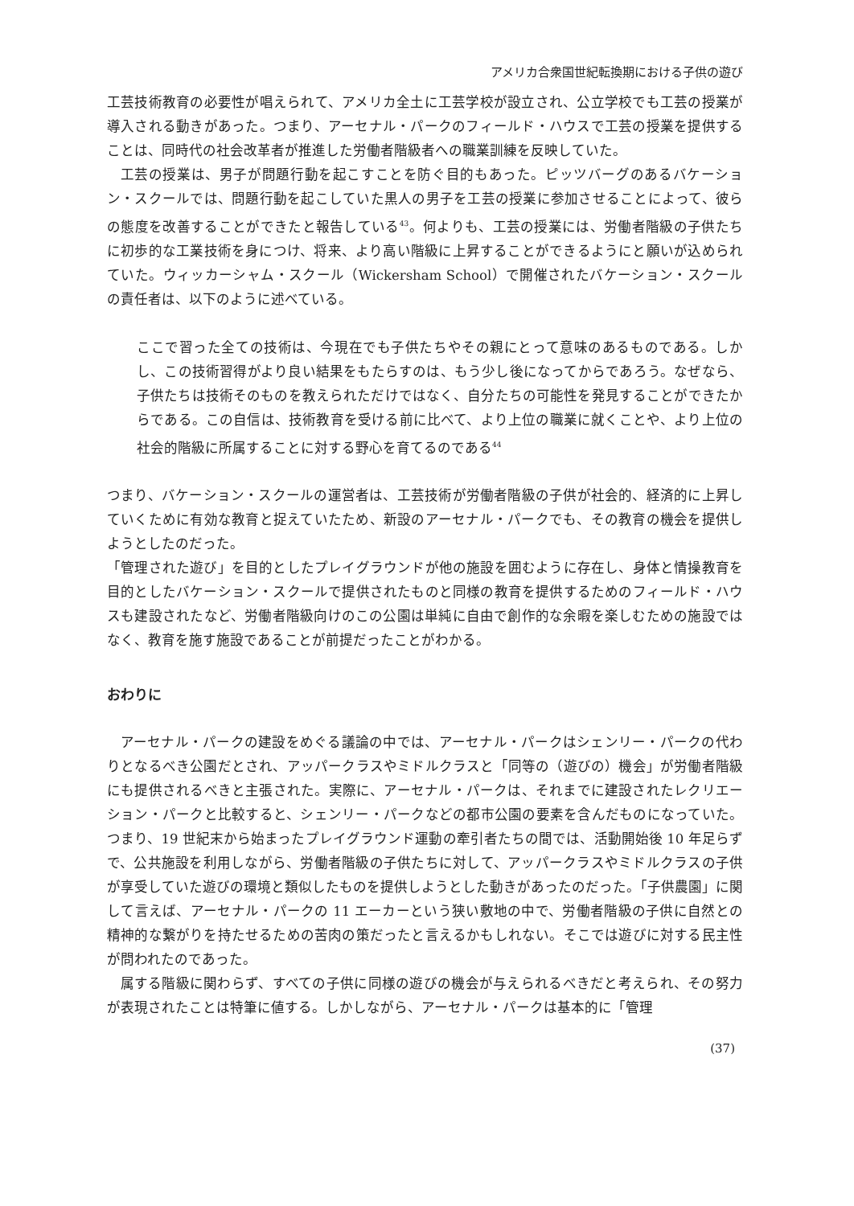アメリカ合衆国世紀転換期における子供の遊び
工芸技術教育の必要性が唱えられて、アメリカ全土に工芸学校が設立され、公立学校でも工芸の授業が導入される動きがあった。つまり、アーセナル・パークのフィールド・ハウスで工芸の授業を提供することは、同時代の社会改革者が推進した労働者階級者への職業訓練を反映していた。
工芸の授業は、男子が問題行動を起こすことを防ぐ目的もあった。ピッツバーグのあるバケーション・スクールでは、問題行動を起こしていた黒人の男子を工芸の授業に参加させることによって、彼らの態度を改善することができたと報告している<sup>43</sup>。何よりも、工芸の授業には、労働者階級の子供たちに初歩的な工業技術を身につけ、将来、より高い階級に上昇することができるようにと願いが込められていた。ウィッカーシャム・スクール（Wickersham School）で開催されたバケーション・スクールの責任者は、以下のように述べている。
ここで習った全ての技術は、今現在でも子供たちやその親にとって意味のあるものである。しかし、この技術習得がより良い結果をもたらすのは、もう少し後になってからであろう。なぜなら、子供たちは技術そのものを教えられただけではなく、自分たちの可能性を発見することができたからである。この自信は、技術教育を受ける前に比べて、より上位の職業に就くことや、より上位の社会的階級に所属することに対する野心を育てるのである<sup>44</sup>
つまり、バケーション・スクールの運営者は、工芸技術が労働者階級の子供が社会的、経済的に上昇していくために有効な教育と捉えていたため、新設のアーセナル・パークでも、その教育の機会を提供しようとしたのだった。
「管理された遊び」を目的としたプレイグラウンドが他の施設を囲むように存在し、身体と情操教育を目的としたバケーション・スクールで提供されたものと同様の教育を提供するためのフィールド・ハウスも建設されたなど、労働者階級向けのこの公園は単純に自由で創作的な余暇を楽しむための施設ではなく、教育を施す施設であることが前提だったことがわかる。
おわりに
アーセナル・パークの建設をめぐる議論の中では、アーセナル・パークはシェンリー・パークの代わりとなるべき公園だとされ、アッパークラスやミドルクラスと「同等の（遊びの）機会」が労働者階級にも提供されるべきと主張された。実際に、アーセナル・パークは、それまでに建設されたレクリエーション・パークと比較すると、シェンリー・パークなどの都市公園の要素を含んだものになっていた。つまり、19 世紀末から始まったプレイグラウンド運動の牽引者たちの間では、活動開始後 10 年足らずで、公共施設を利用しながら、労働者階級の子供たちに対して、アッパークラスやミドルクラスの子供が享受していた遊びの環境と類似したものを提供しようとした動きがあったのだった。「子供農園」に関して言えば、アーセナル・パークの 11 エーカーという狭い敷地の中で、労働者階級の子供に自然との精神的な繋がりを持たせるための苦肉の策だったと言えるかもしれない。そこでは遊びに対する民主性が問われたのであった。
属する階級に関わらず、すべての子供に同様の遊びの機会が与えられるべきだと考えられ、その努力が表現されたことは特筆に値する。しかしながら、アーセナル・パークは基本的に「管理
(37)